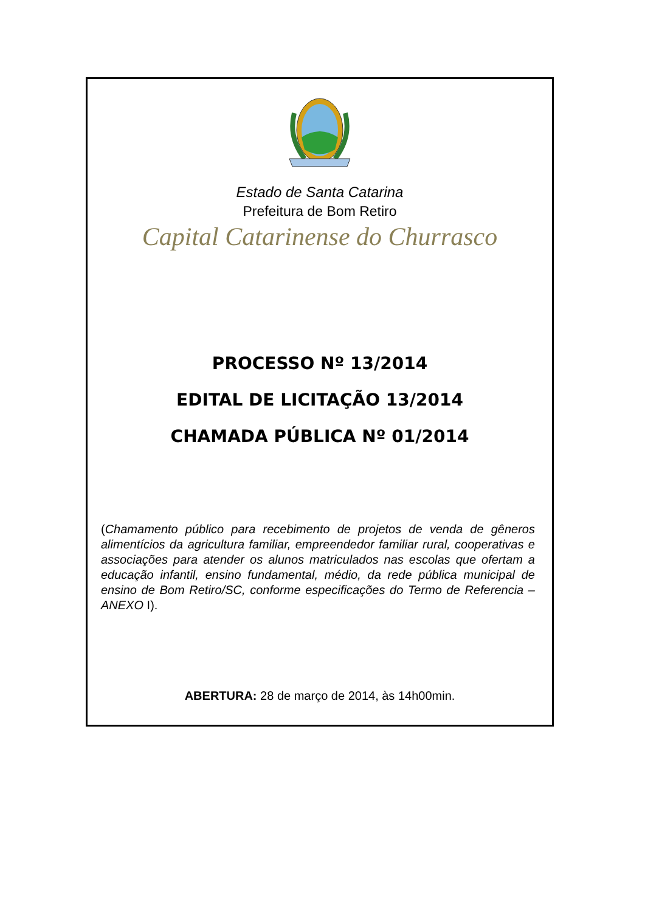Estado de Santa Catarina
Prefeitura de Bom Retiro
Capital Catarinense do Churrasco
PROCESSO Nº 13/2014
EDITAL DE LICITAÇÃO 13/2014
CHAMADA PÚBLICA Nº 01/2014
(Chamamento público para recebimento de projetos de venda de gêneros alimentícios da agricultura familiar, empreendedor familiar rural, cooperativas e associações para atender os alunos matriculados nas escolas que ofertam a educação infantil, ensino fundamental, médio, da rede pública municipal de ensino de Bom Retiro/SC, conforme especificações do Termo de Referencia – ANEXO I).
ABERTURA: 28 de março de 2014, às 14h00min.